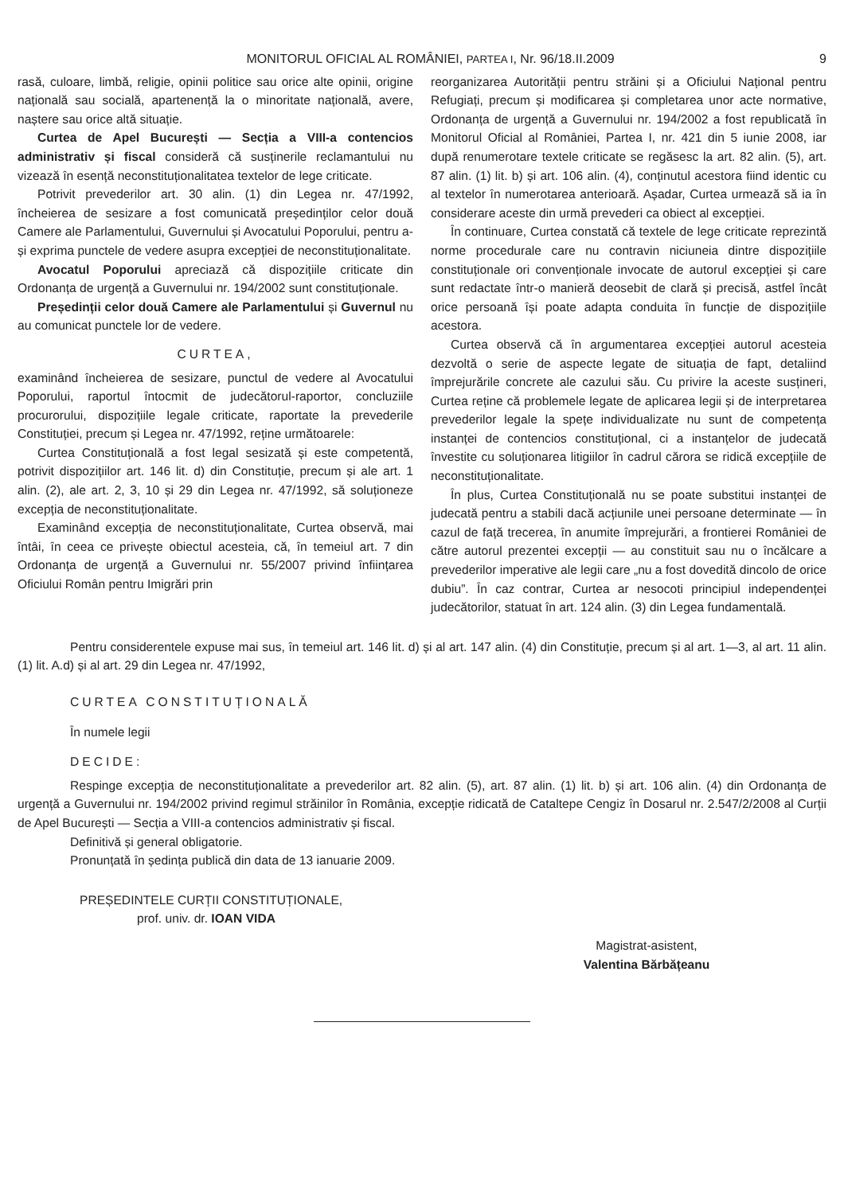MONITORUL OFICIAL AL ROMÂNIEI, PARTEA I, Nr. 96/18.II.2009 9
rasă, culoare, limbă, religie, opinii politice sau orice alte opinii, origine națională sau socială, apartenență la o minoritate națională, avere, naștere sau orice altă situație.
Curtea de Apel București — Secția a VIII-a contencios administrativ și fiscal consideră că susținerile reclamantului nu vizează în esență neconstituționalitatea textelor de lege criticate.
Potrivit prevederilor art. 30 alin. (1) din Legea nr. 47/1992, încheierea de sesizare a fost comunicată președinților celor două Camere ale Parlamentului, Guvernului și Avocatului Poporului, pentru a-și exprima punctele de vedere asupra excepției de neconstituționalitate.
Avocatul Poporului apreciază că dispozițiile criticate din Ordonanța de urgență a Guvernului nr. 194/2002 sunt constituționale.
Președinții celor două Camere ale Parlamentului și Guvernul nu au comunicat punctele lor de vedere.
CURTEA,
examinând încheierea de sesizare, punctul de vedere al Avocatului Poporului, raportul întocmit de judecătorul-raportor, concluziile procurorului, dispozițiile legale criticate, raportate la prevederile Constituției, precum și Legea nr. 47/1992, reține următoarele:
Curtea Constituțională a fost legal sesizată și este competentă, potrivit dispozițiilor art. 146 lit. d) din Constituție, precum și ale art. 1 alin. (2), ale art. 2, 3, 10 și 29 din Legea nr. 47/1992, să soluționeze excepția de neconstituționalitate.
Examinând excepția de neconstituționalitate, Curtea observă, mai întâi, în ceea ce privește obiectul acesteia, că, în temeiul art. 7 din Ordonanța de urgență a Guvernului nr. 55/2007 privind înființarea Oficiului Român pentru Imigrări prin
reorganizarea Autorității pentru străini și a Oficiului Național pentru Refugiați, precum și modificarea și completarea unor acte normative, Ordonanța de urgență a Guvernului nr. 194/2002 a fost republicată în Monitorul Oficial al României, Partea I, nr. 421 din 5 iunie 2008, iar după renumerotare textele criticate se regăsesc la art. 82 alin. (5), art. 87 alin. (1) lit. b) și art. 106 alin. (4), conținutul acestora fiind identic cu al textelor în numerotarea anterioară. Așadar, Curtea urmează să ia în considerare aceste din urmă prevederi ca obiect al excepției.
În continuare, Curtea constată că textele de lege criticate reprezintă norme procedurale care nu contravin niciuneia dintre dispozițiile constituționale ori convenționale invocate de autorul excepției și care sunt redactate într-o manieră deosebit de clară și precisă, astfel încât orice persoană își poate adapta conduita în funcție de dispozițiile acestora.
Curtea observă că în argumentarea excepției autorul acesteia dezvoltă o serie de aspecte legate de situația de fapt, detaliind împrejurările concrete ale cazului său. Cu privire la aceste susțineri, Curtea reține că problemele legate de aplicarea legii și de interpretarea prevederilor legale la spețe individualizate nu sunt de competența instanței de contencios constituțional, ci a instanțelor de judecată învestite cu soluționarea litigiilor în cadrul cărora se ridică excepțiile de neconstituționalitate.
În plus, Curtea Constituțională nu se poate substitui instanței de judecată pentru a stabili dacă acțiunile unei persoane determinate — în cazul de față trecerea, în anumite împrejurări, a frontierei României de către autorul prezentei excepții — au constituit sau nu o încălcare a prevederilor imperative ale legii care „nu a fost dovedită dincolo de orice dubiu”. În caz contrar, Curtea ar nesocoti principiul independenței judecătorilor, statuat în art. 124 alin. (3) din Legea fundamentală.
Pentru considerentele expuse mai sus, în temeiul art. 146 lit. d) și al art. 147 alin. (4) din Constituție, precum și al art. 1—3, al art. 11 alin. (1) lit. A.d) și al art. 29 din Legea nr. 47/1992,
CURTEA CONSTITUȚIONALĂ
În numele legii
DECIDE:
Respinge excepția de neconstituționalitate a prevederilor art. 82 alin. (5), art. 87 alin. (1) lit. b) și art. 106 alin. (4) din Ordonanța de urgență a Guvernului nr. 194/2002 privind regimul străinilor în România, excepție ridicată de Cataltepe Cengiz în Dosarul nr. 2.547/2/2008 al Curții de Apel București — Secția a VIII-a contencios administrativ și fiscal.
Definitivă și general obligatorie.
Pronunțată în ședința publică din data de 13 ianuarie 2009.
PREȘEDINTELE CURȚII CONSTITUȚIONALE,
prof. univ. dr. IOAN VIDA
Magistrat-asistent,
Valentina Bărbățeanu